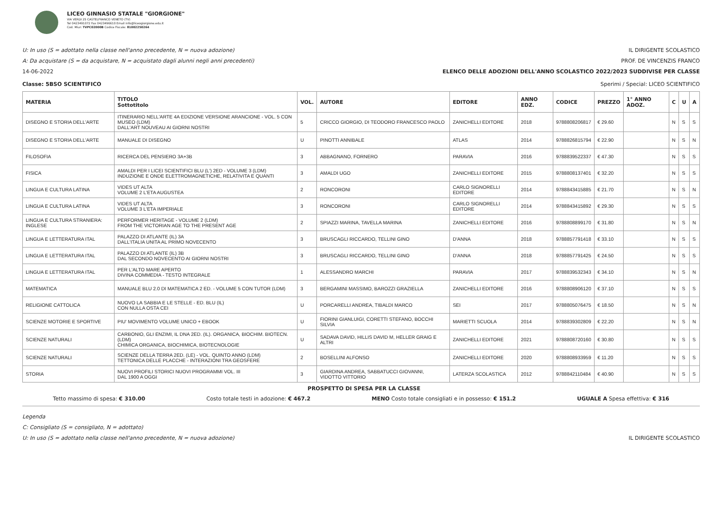LICEO GINNASIO STATALE "GIORGIONE"
VIA VERDI 25 CASTELFRANCO VENETO (TV)
Tel 0423491072 Fax 0423496610 Email info@liceogiorgione.edu.it
Cod. Miur: TVPC02000B Codice Fiscale: 81002250264
U: In uso (S = adottato nella classe nell'anno precedente, N = nuova adozione) IL DIRIGENTE SCOLASTICO
A: Da acquistare (S = da acquistare, N = acquistato dagli alunni negli anni precedenti) PROF. DE VINCENZIS FRANCO
14-06-2022 ELENCO DELLE ADOZIONI DELL'ANNO SCOLASTICO 2022/2023 SUDDIVISE PER CLASSE
Classe: 5BSO SCIENTIFICO Sperimi / Special: LICEO SCIENTIFICO
| MATERIA | TITOLO Sottotitolo | VOL. | AUTORE | EDITORE | ANNO EDZ. | CODICE | PREZZO | 1° ANNO ADOZ. | C | U | A |
| --- | --- | --- | --- | --- | --- | --- | --- | --- | --- | --- | --- |
| DISEGNO E STORIA DELL'ARTE | ITINERARIO NELL'ARTE 4A EDIZIONE VERSIONE ARANCIONE - VOL. 5 CON MUSEO (LDM) DALL'ART NOUVEAU AI GIORNI NOSTRI | 5 | CRICCO GIORGIO, DI TEODORO FRANCESCO PAOLO | ZANICHELLI EDITORE | 2018 | 9788808206817 | € 29.60 | | N | S | S |
| DISEGNO E STORIA DELL'ARTE | MANUALE DI DISEGNO | U | PINOTTI ANNIBALE | ATLAS | 2014 | 9788826815794 | € 22.90 | | N | S | N |
| FILOSOFIA | RICERCA DEL PENSIERO 3A+3B | 3 | ABBAGNANO, FORNERO | PARAVIA | 2016 | 9788839522337 | € 47.30 | | N | S | S |
| FISICA | AMALDI PER I LICEI SCIENTIFICI BLU (L') 2ED - VOLUME 3 (LDM) INDUZIONE E ONDE ELETTROMAGNETICHE, RELATIVITA E QUANTI | 3 | AMALDI UGO | ZANICHELLI EDITORE | 2015 | 9788808137401 | € 32.20 | | N | S | S |
| LINGUA E CULTURA LATINA | VIDES UT ALTA VOLUME 2 L'ETA AUGUSTEA | 2 | RONCORONI | CARLO SIGNORELLI EDITORE | 2014 | 9788843415885 | € 21.70 | | N | S | N |
| LINGUA E CULTURA LATINA | VIDES UT ALTA VOLUME 3 L'ETA IMPERIALE | 3 | RONCORONI | CARLO SIGNORELLI EDITORE | 2014 | 9788843415892 | € 29.30 | | N | S | S |
| LINGUA E CULTURA STRANIERA: INGLESE | PERFORMER HERITAGE - VOLUME 2 (LDM) FROM THE VICTORIAN AGE TO THE PRESENT AGE | 2 | SPIAZZI MARINA, TAVELLA MARINA | ZANICHELLI EDITORE | 2016 | 9788808899170 | € 31.80 | | N | S | N |
| LINGUA E LETTERATURA ITAL | PALAZZO DI ATLANTE (IL) 3A DALL'ITALIA UNITA AL PRIMO NOVECENTO | 3 | BRUSCAGLI RICCARDO, TELLINI GINO | D'ANNA | 2018 | 9788857791418 | € 33.10 | | N | S | S |
| LINGUA E LETTERATURA ITAL | PALAZZO DI ATLANTE (IL) 3B DAL SECONDO NOVECENTO AI GIORNI NOSTRI | 3 | BRUSCAGLI RICCARDO, TELLINI GINO | D'ANNA | 2018 | 9788857791425 | € 24.50 | | N | S | S |
| LINGUA E LETTERATURA ITAL | PER L'ALTO MARE APERTO DIVINA COMMEDIA - TESTO INTEGRALE | 1 | ALESSANDRO MARCHI | PARAVIA | 2017 | 9788839532343 | € 34.10 | | N | S | N |
| MATEMATICA | MANUALE BLU 2.0 DI MATEMATICA 2 ED. - VOLUME 5 CON TUTOR (LDM) | 3 | BERGAMINI MASSIMO, BAROZZI GRAZIELLA | ZANICHELLI EDITORE | 2016 | 9788808906120 | € 37.10 | | N | S | S |
| RELIGIONE CATTOLICA | NUOVO LA SABBIA E LE STELLE - ED. BLU (IL) CON NULLA OSTA CEI | U | PORCARELLI ANDREA, TIBALDI MARCO | SEI | 2017 | 9788805076475 | € 18.50 | | N | S | N |
| SCIENZE MOTORIE E SPORTIVE | PIU' MOVIMENTO VOLUME UNICO + EBOOK | U | FIORINI GIANLUIGI, CORETTI STEFANO, BOCCHI SILVIA | MARIETTI SCUOLA | 2014 | 9788839302809 | € 22.20 | | N | S | N |
| SCIENZE NATURALI | CARBONIO, GLI ENZIMI, IL DNA 2ED. (IL). ORGANICA, BIOCHIM. BIOTECN. (LDM) CHIMICA ORGANICA, BIOCHIMICA, BIOTECNOLOGIE | U | SADAVA DAVID, HILLIS DAVID M, HELLER GRAIG E ALTRI | ZANICHELLI EDITORE | 2021 | 9788808720160 | € 30.80 | | N | S | S |
| SCIENZE NATURALI | SCIENZE DELLA TERRA 2ED. (LE) - VOL. QUINTO ANNO (LDM) TETTONICA DELLE PLACCHE - INTERAZIONI TRA GEOSFERE | 2 | BOSELLINI ALFONSO | ZANICHELLI EDITORE | 2020 | 9788808933959 | € 11.20 | | N | S | S |
| STORIA | NUOVI PROFILI STORICI NUOVI PROGRAMMI VOL. III DAL 1900 A OGGI | 3 | GIARDINA ANDREA, SABBATUCCI GIOVANNI, VIDOTTO VITTORIO | LATERZA SCOLASTICA | 2012 | 9788842110484 | € 40.90 | | N | S | S |
PROSPETTO DI SPESA PER LA CLASSE
Tetto massimo di spesa: € 310.00 Costo totale testi in adozione: € 467.2 MENO Costo totale consigliati e in possesso: € 151.2 UGUALE A Spesa effettiva: € 316
Legenda
C: Consigliato (S = consigliato, N = adottato)
U: In uso (S = adottato nella classe nell'anno precedente, N = nuova adozione) IL DIRIGENTE SCOLASTICO